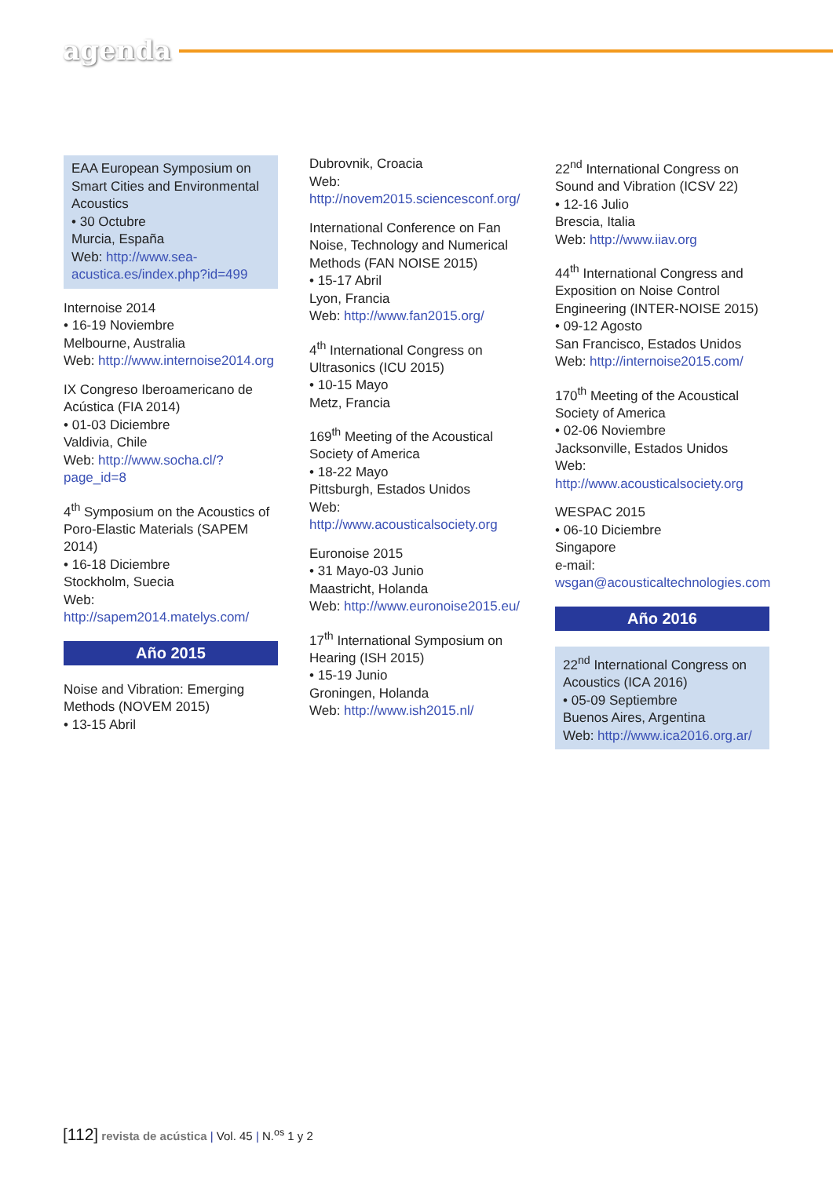agenda
EAA European Symposium on Smart Cities and Environmental Acoustics
• 30 Octubre
Murcia, España
Web: http://www.sea-acustica.es/index.php?id=499
Internoise 2014
• 16-19 Noviembre
Melbourne, Australia
Web: http://www.internoise2014.org
IX Congreso Iberoamericano de Acústica (FIA 2014)
• 01-03 Diciembre
Valdivia, Chile
Web: http://www.socha.cl/?page_id=8
4<sup>th</sup> Symposium on the Acoustics of Poro-Elastic Materials (SAPEM 2014)
• 16-18 Diciembre
Stockholm, Suecia
Web: http://sapem2014.matelys.com/
Año 2015
Noise and Vibration: Emerging Methods (NOVEM 2015)
• 13-15 Abril
Dubrovnik, Croacia
Web: http://novem2015.sciencesconf.org/
International Conference on Fan Noise, Technology and Numerical Methods (FAN NOISE 2015)
• 15-17 Abril
Lyon, Francia
Web: http://www.fan2015.org/
4<sup>th</sup> International Congress on Ultrasonics (ICU 2015)
• 10-15 Mayo
Metz, Francia
169<sup>th</sup> Meeting of the Acoustical Society of America
• 18-22 Mayo
Pittsburgh, Estados Unidos
Web: http://www.acousticalsociety.org
Euronoise 2015
• 31 Mayo-03 Junio
Maastricht, Holanda
Web: http://www.euronoise2015.eu/
17<sup>th</sup> International Symposium on Hearing (ISH 2015)
• 15-19 Junio
Groningen, Holanda
Web: http://www.ish2015.nl/
22<sup>nd</sup> International Congress on Sound and Vibration (ICSV 22)
• 12-16 Julio
Brescia, Italia
Web: http://www.iiav.org
44<sup>th</sup> International Congress and Exposition on Noise Control Engineering (INTER-NOISE 2015)
• 09-12 Agosto
San Francisco, Estados Unidos
Web: http://internoise2015.com/
170<sup>th</sup> Meeting of the Acoustical Society of America
• 02-06 Noviembre
Jacksonville, Estados Unidos
Web: http://www.acousticalsociety.org
WESPAC 2015
• 06-10 Diciembre
Singapore
e-mail: wsgan@acousticaltechnologies.com
Año 2016
22<sup>nd</sup> International Congress on Acoustics (ICA 2016)
• 05-09 Septiembre
Buenos Aires, Argentina
Web: http://www.ica2016.org.ar/
[112] revista de acústica | Vol. 45 | N.<sup>os</sup> 1 y 2